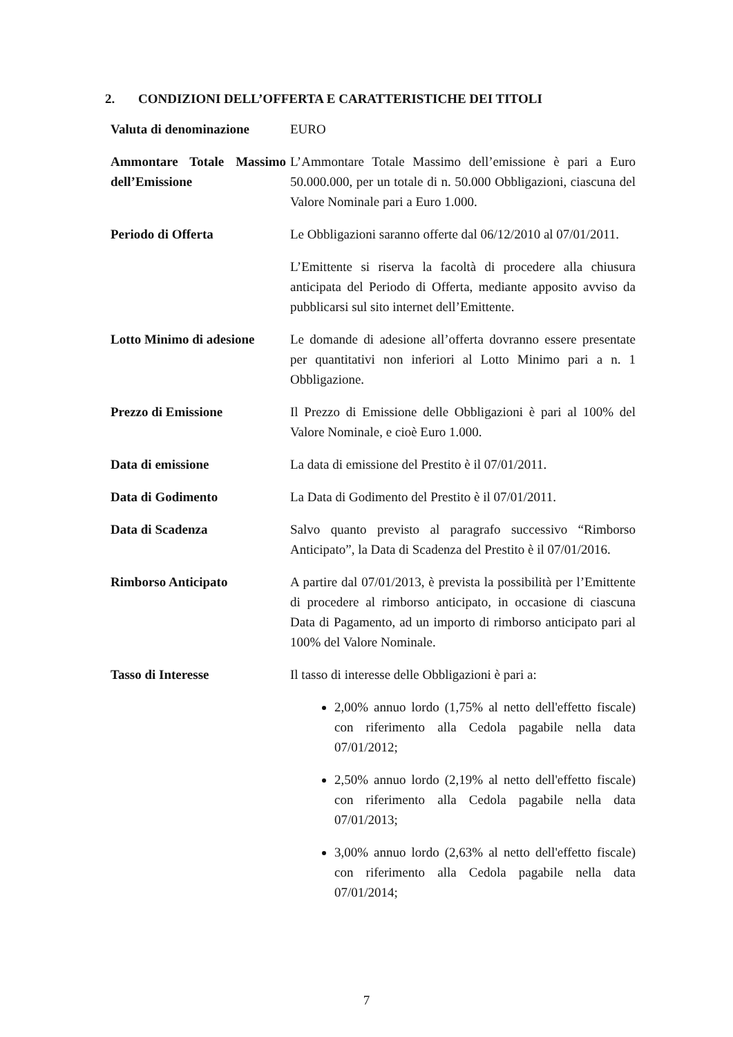2. CONDIZIONI DELL’OFFERTA E CARATTERISTICHE DEI TITOLI
| Valuta di denominazione | EURO |
| Ammontare Totale Massimo dell’Emissione | L’Ammontare Totale Massimo dell’emissione è pari a Euro 50.000.000, per un totale di n. 50.000 Obbligazioni, ciascuna del Valore Nominale pari a Euro 1.000. |
| Periodo di Offerta | Le Obbligazioni saranno offerte dal 06/12/2010 al 07/01/2011. L’Emittente si riserva la facoltà di procedere alla chiusura anticipata del Periodo di Offerta, mediante apposito avviso da pubblicarsi sul sito internet dell’Emittente. |
| Lotto Minimo di adesione | Le domande di adesione all’offerta dovranno essere presentate per quantitativi non inferiori al Lotto Minimo pari a n. 1 Obbligazione. |
| Prezzo di Emissione | Il Prezzo di Emissione delle Obbligazioni è pari al 100% del Valore Nominale, e cioè Euro 1.000. |
| Data di emissione | La data di emissione del Prestito è il 07/01/2011. |
| Data di Godimento | La Data di Godimento del Prestito è il 07/01/2011. |
| Data di Scadenza | Salvo quanto previsto al paragrafo successivo “Rimborso Anticipato”, la Data di Scadenza del Prestito è il 07/01/2016. |
| Rimborso Anticipato | A partire dal 07/01/2013, è prevista la possibilità per l’Emittente di procedere al rimborso anticipato, in occasione di ciascuna Data di Pagamento, ad un importo di rimborso anticipato pari al 100% del Valore Nominale. |
| Tasso di Interesse | Il tasso di interesse delle Obbligazioni è pari a: 2,00% annuo lordo (1,75% al netto dell'effetto fiscale) con riferimento alla Cedola pagabile nella data 07/01/2012; 2,50% annuo lordo (2,19% al netto dell'effetto fiscale) con riferimento alla Cedola pagabile nella data 07/01/2013; 3,00% annuo lordo (2,63% al netto dell'effetto fiscale) con riferimento alla Cedola pagabile nella data 07/01/2014; |
7